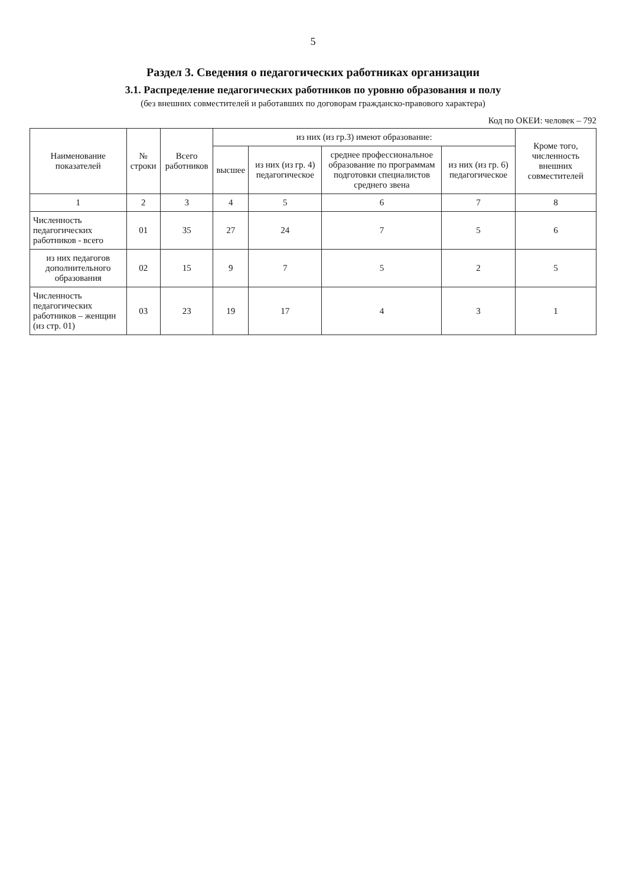5
Раздел 3. Сведения о педагогических работниках организации
3.1. Распределение педагогических работников по уровню образования и полу
(без внешних совместителей и работавших по договорам гражданско-правового характера)
Код по ОКЕИ: человек – 792
| Наименование показателей | № строки | Всего работников | из них (из гр.3) имеют образование: | | | | Кроме того, численность внешних совместителей |
| --- | --- | --- | --- | --- | --- | --- | --- |
| | | | высшее | из них (из гр. 4) педагогическое | среднее профессиональное образование по программам подготовки специалистов среднего звена | из них (из гр. 6) педагогическое | |
| 1 | 2 | 3 | 4 | 5 | 6 | 7 | 8 |
| Численность педагогических работников - всего | 01 | 35 | 27 | 24 | 7 | 5 | 6 |
| из них педагогов дополнительного образования | 02 | 15 | 9 | 7 | 5 | 2 | 5 |
| Численность педагогических работников – женщин (из стр. 01) | 03 | 23 | 19 | 17 | 4 | 3 | 1 |